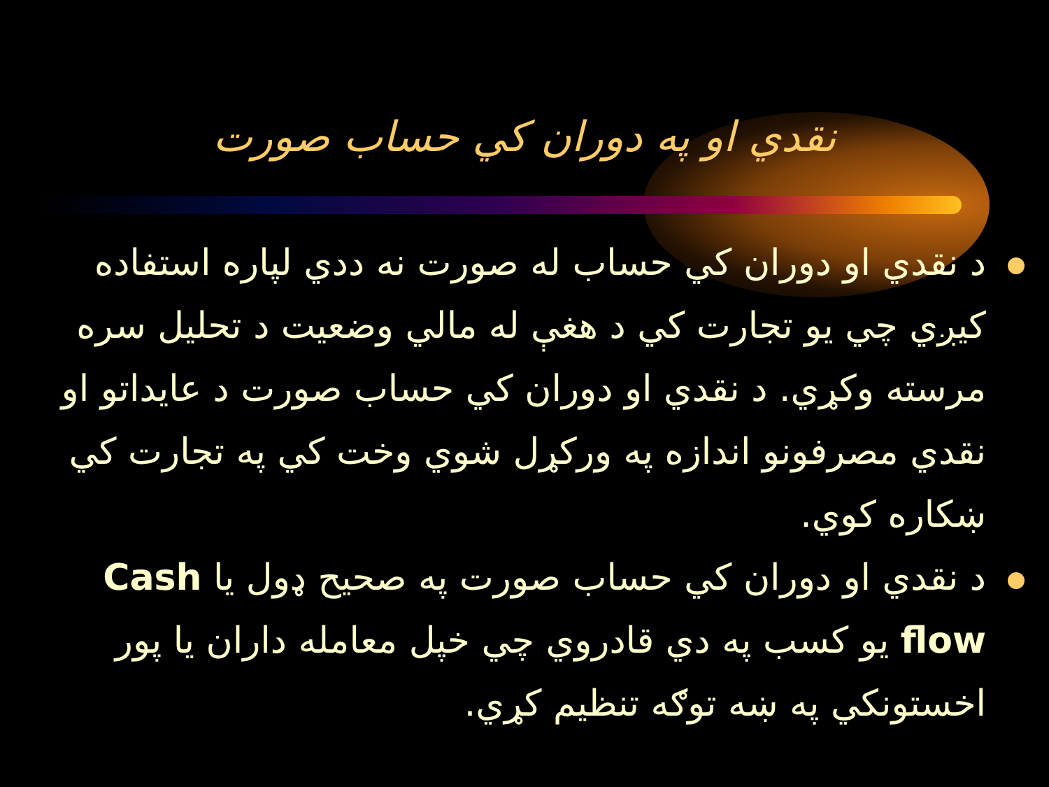نقدي او په دوران كي حساب صورت
د نقدي او دوران كي حساب له صورت نه ددي لپاره استفاده كيږي چي يو تجارت كي د هغې له مالي وضعيت د تحليل سره مرسته وكړي. د نقدي او دوران كي حساب صورت د عايداتو او نقدي مصرفونو اندازه په وركړل شوي وخت كي په تجارت كي ښكاره كوي.
د نقدي او دوران كي حساب صورت په صحيح ډول يا Cash flow يو كسب په دي قادروي چي خپل معامله داران يا پور اخستونكي په ښه توګه تنظيم كړي.